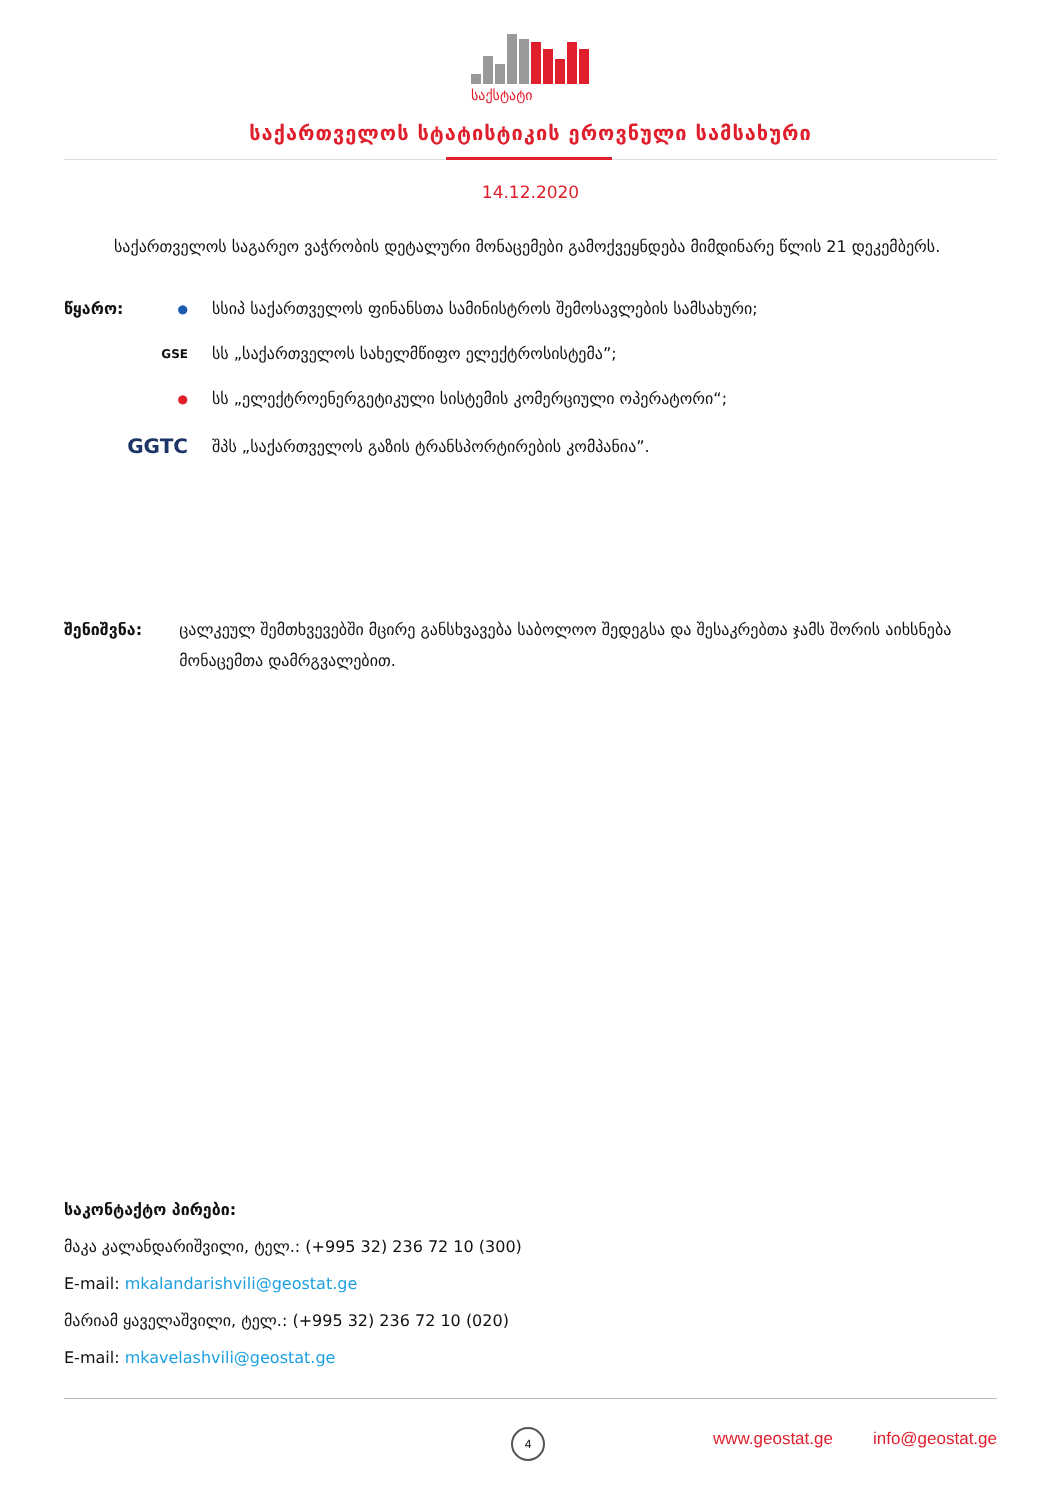საქსტატი
საქართველოს სტატისტიკის ეროვნული სამსახური
14.12.2020
საქართველოს საგარეო ვაჭრობის დეტალური მონაცემები გამოქვეყნდება მიმდინარე წლის 21 დეკემბერს.
წყარო:
● სსიპ საქართველოს ფინანსთა სამინისტროს შემოსავლების სამსახური;
GSE სს „საქართველოს სახელმწიფო ელექტროსისტემა”;
● სს „ელექტროენერგეტიკული სისტემის კომერციული ოპერატორი“;
GGTC შპს „საქართველოს გაზის ტრანსპორტირების კომპანია”.
შენიშვნა: ცალკეულ შემთხვევებში მცირე განსხვავება საბოლოო შედეგსა და შესაკრებთა ჯამს შორის აიხსნება მონაცემთა დამრგვალებით.
საკონტაქტო პირები:
მაკა კალანდარიშვილი, ტელ.: (+995 32) 236 72 10 (300)
E-mail: mkalandarishvili@geostat.ge
მარიამ ყაველაშვილი, ტელ.: (+995 32) 236 72 10 (020)
E-mail: mkavelashvili@geostat.ge
4 www.geostat.ge info@geostat.ge